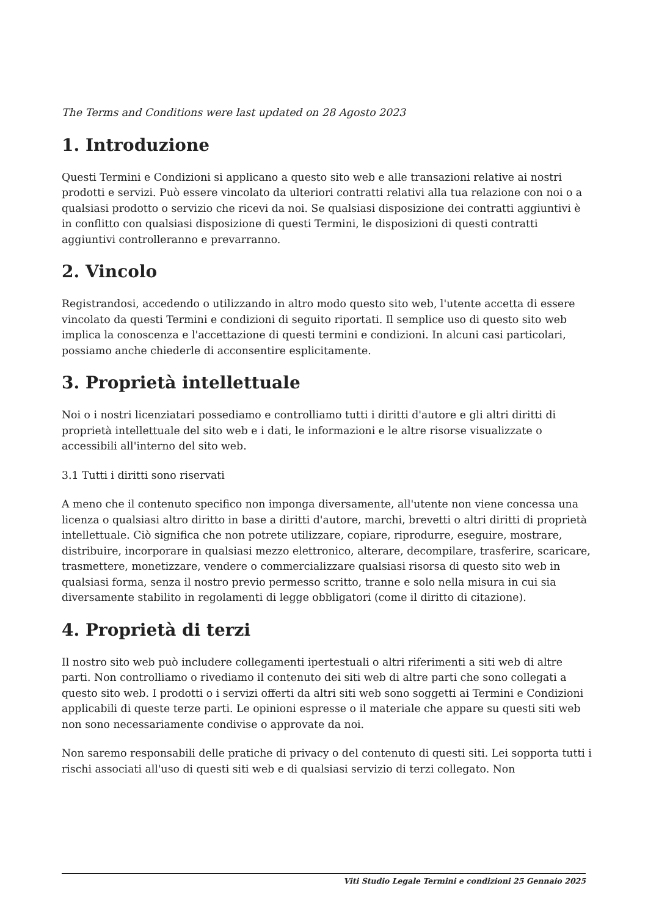The Terms and Conditions were last updated on 28 Agosto 2023
1. Introduzione
Questi Termini e Condizioni si applicano a questo sito web e alle transazioni relative ai nostri prodotti e servizi. Può essere vincolato da ulteriori contratti relativi alla tua relazione con noi o a qualsiasi prodotto o servizio che ricevi da noi. Se qualsiasi disposizione dei contratti aggiuntivi è in conflitto con qualsiasi disposizione di questi Termini, le disposizioni di questi contratti aggiuntivi controlleranno e prevarranno.
2. Vincolo
Registrandosi, accedendo o utilizzando in altro modo questo sito web, l'utente accetta di essere vincolato da questi Termini e condizioni di seguito riportati. Il semplice uso di questo sito web implica la conoscenza e l'accettazione di questi termini e condizioni. In alcuni casi particolari, possiamo anche chiederle di acconsentire esplicitamente.
3. Proprietà intellettuale
Noi o i nostri licenziatari possediamo e controlliamo tutti i diritti d'autore e gli altri diritti di proprietà intellettuale del sito web e i dati, le informazioni e le altre risorse visualizzate o accessibili all'interno del sito web.
3.1 Tutti i diritti sono riservati
A meno che il contenuto specifico non imponga diversamente, all'utente non viene concessa una licenza o qualsiasi altro diritto in base a diritti d'autore, marchi, brevetti o altri diritti di proprietà intellettuale. Ciò significa che non potrete utilizzare, copiare, riprodurre, eseguire, mostrare, distribuire, incorporare in qualsiasi mezzo elettronico, alterare, decompilare, trasferire, scaricare, trasmettere, monetizzare, vendere o commercializzare qualsiasi risorsa di questo sito web in qualsiasi forma, senza il nostro previo permesso scritto, tranne e solo nella misura in cui sia diversamente stabilito in regolamenti di legge obbligatori (come il diritto di citazione).
4. Proprietà di terzi
Il nostro sito web può includere collegamenti ipertestuali o altri riferimenti a siti web di altre parti. Non controlliamo o rivediamo il contenuto dei siti web di altre parti che sono collegati a questo sito web. I prodotti o i servizi offerti da altri siti web sono soggetti ai Termini e Condizioni applicabili di queste terze parti. Le opinioni espresse o il materiale che appare su questi siti web non sono necessariamente condivise o approvate da noi.
Non saremo responsabili delle pratiche di privacy o del contenuto di questi siti. Lei sopporta tutti i rischi associati all'uso di questi siti web e di qualsiasi servizio di terzi collegato. Non
Viti Studio Legale Termini e condizioni 25 Gennaio 2025